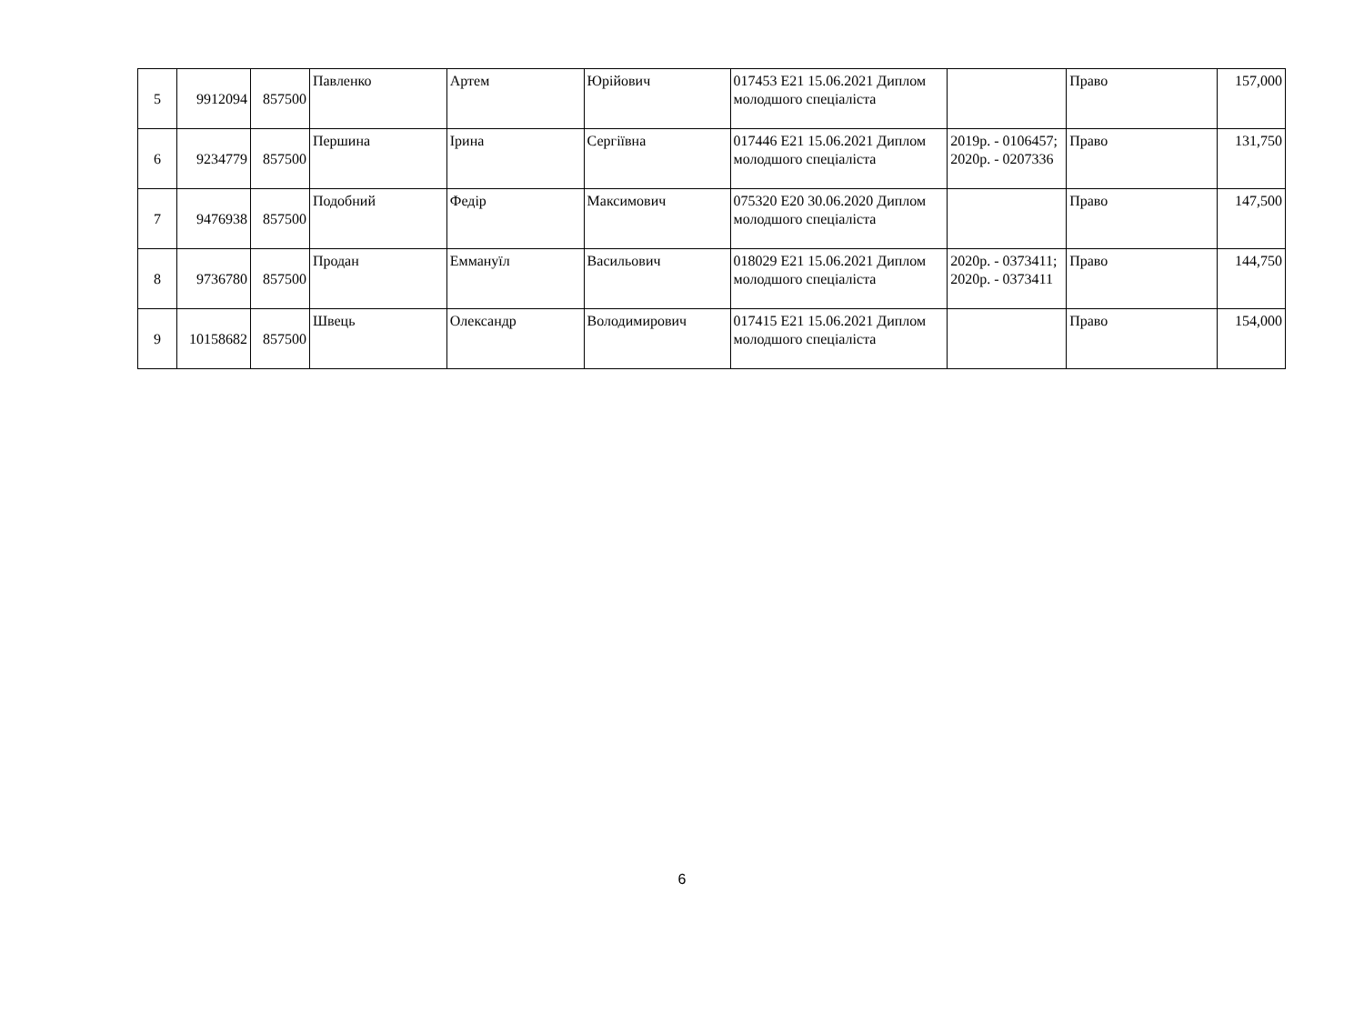| 5 | 9912094 | 857500 | Павленко | Артем | Юрійович | 017453 E21 15.06.2021 Диплом молодшого спеціаліста | | Право | 157,000 |
| 6 | 9234779 | 857500 | Першина | Ірина | Сергіївна | 017446 E21 15.06.2021 Диплом молодшого спеціаліста | 2019р. - 0106457; 2020р. - 0207336 | Право | 131,750 |
| 7 | 9476938 | 857500 | Подобний | Федір | Максимович | 075320 E20 30.06.2020 Диплом молодшого спеціаліста | | Право | 147,500 |
| 8 | 9736780 | 857500 | Продан | Еммануїл | Васильович | 018029 E21 15.06.2021 Диплом молодшого спеціаліста | 2020р. - 0373411; 2020р. - 0373411 | Право | 144,750 |
| 9 | 10158682 | 857500 | Швець | Олександр | Володимирович | 017415 E21 15.06.2021 Диплом молодшого спеціаліста | | Право | 154,000 |
6